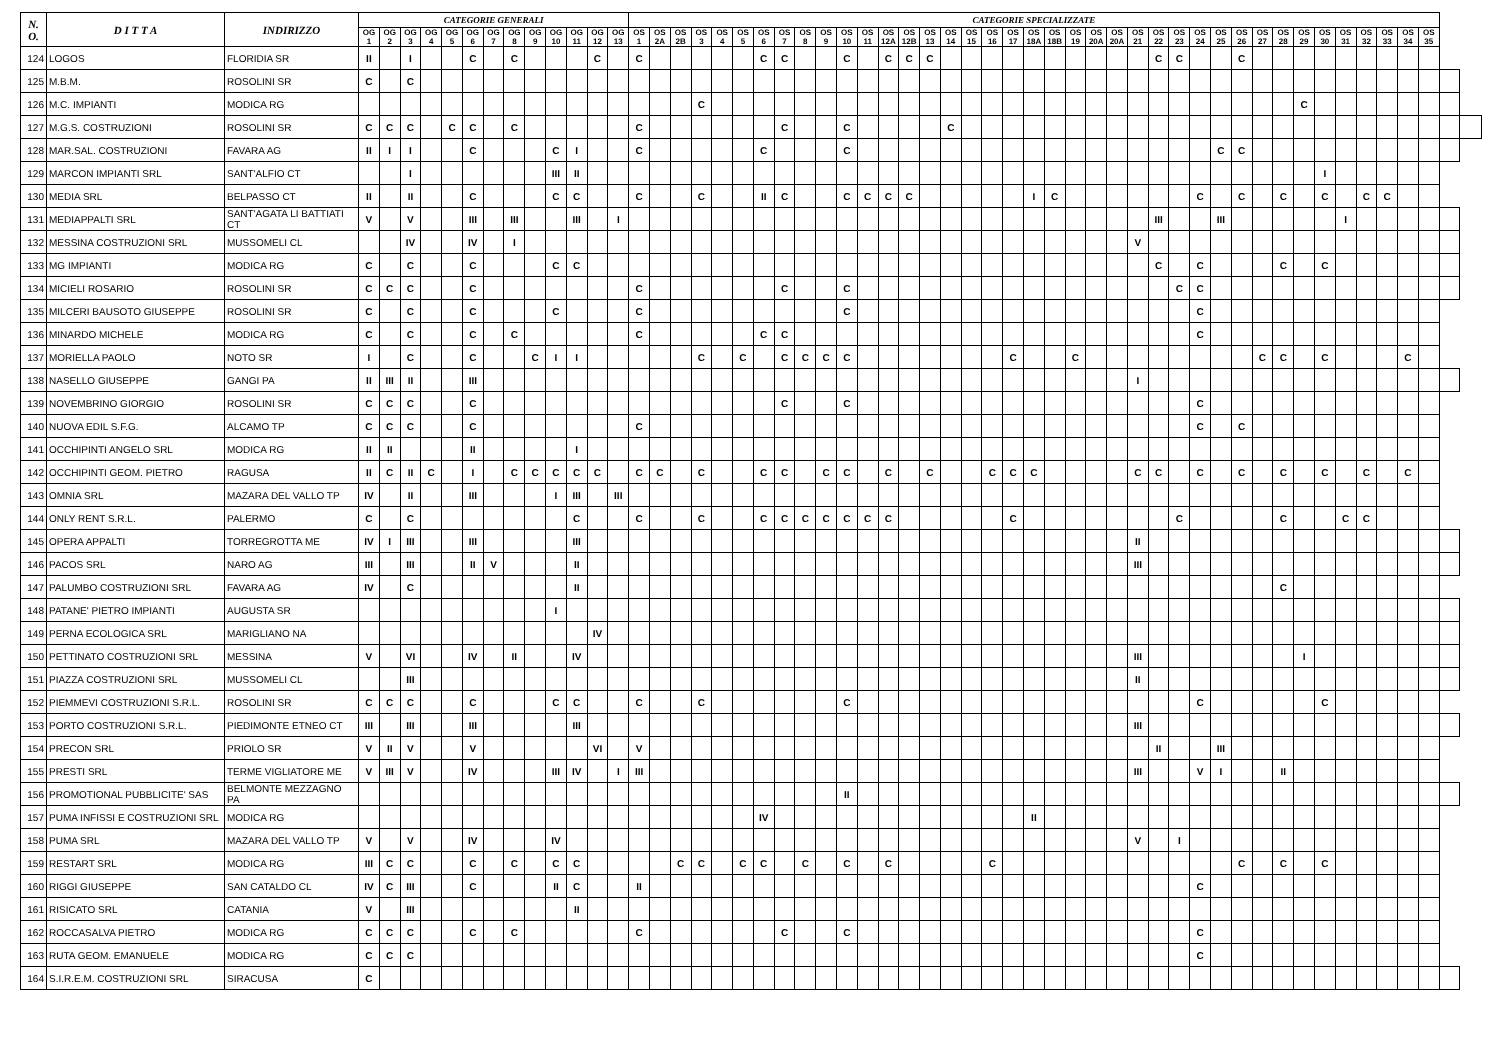| N. O. | D I T T A | INDIRIZZO | CATEGORIE GENERALI | | | | | | | | | | | | | CATEGORIE SPECIALIZZATE | | | | | | | | | | | | | | | | | | | | | | | | | | | | | | | | | | | | | | | | |
| --- | --- | --- | --- | --- | --- | --- | --- | --- | --- | --- | --- | --- | --- | --- | --- | --- | --- | --- | --- | --- | --- | --- | --- | --- | --- | --- | --- | --- | --- | --- | --- | --- | --- | --- | --- | --- | --- | --- | --- | --- | --- | --- | --- | --- | --- | --- | --- | --- | --- | --- | --- | --- | --- | --- | --- | --- |
| | | | OG 1 | OG 2 | OG 3 | OG 4 | OG 5 | OG 6 | OG 7 | OG 8 | OG 9 | OG 10 | OG 11 | OG 12 | OG 13 | OS 1 | OS 2A | OS 2B | OS 3 | OS 4 | OS 5 | OS 6 | OS 7 | OS 8 | OS 9 | OS 10 | OS 11 | OS 12A | OS 12B | OS 13 | OS 14 | OS 15 | OS 16 | OS 17 | OS 18A | OS 18B | OS 19 | OS 20A | OS 20A | OS 21 | OS 22 | OS 23 | OS 24 | OS 25 | OS 26 | OS 27 | OS 28 | OS 29 | OS 30 | OS 31 | OS 32 | OS 33 | OS 34 | OS 35 | | |
| 124 | LOGOS | FLORIDIA SR | II | | I | | | C | | C | | | | C | | C | | | | | | C | C | | | C | | C | C | C | | | | | | | | | | | C | C | | | C | | | | | | | | | | | |
| 125 | M.B.M. | ROSOLINI SR | C | | C | | | | | | | | | | | | | | | | | | | | | | | | | | | | | | | | | | | | | | | | | | | | | | | | | | | |
| 126 | M.C. IMPIANTI | MODICA RG | | | | | | | | | | | | | | | | | C | | | | | | | | | | | | | | | | | | | | | | | | | | | | | C | | | | | | | | |
| 127 | M.G.S. COSTRUZIONI | ROSOLINI SR | C | C | C | | C | C | | C | | | | | | C | | | | | | | C | | | C | | | | | C | | | | | | | | | | | | | | | | | | | | | | | | | |
| 128 | MAR.SAL. COSTRUZIONI | FAVARA AG | II | I | I | | | C | | | | C | I | | | C | | | | | | C | | | | C | | | | | | | | | | | | | | | | | | C | C | | | | | | | | | | | |
| 129 | MARCON IMPIANTI SRL | SANT'ALFIO CT | | | I | | | | | | | III | II | | | | | | | | | | | | | | | | | | | | | | | | | | | | | | | | | | | | I | | | | | | | |
| 130 | MEDIA SRL | BELPASSO CT | II | | II | | | C | | | | C | C | | | C | | | C | | | II | C | | | C | C | C | C | | | | | | I | C | | | | | | | C | | C | | C | | C | | C | C | | | | |
| 131 | MEDIAPPALTI SRL | SANT'AGATA LI BATTIATI CT | V | | V | | | III | | III | | | III | | I | | | | | | | | | | | | | | | | | | | | | | | | | | III | | | III | | | | | | I | | | | | | |
| 132 | MESSINA COSTRUZIONI SRL | MUSSOMELI CL | | | IV | | | IV | | I | | | | | | | | | | | | | | | | | | | | | | | | | | | | | | V | | | | | | | | | | | | | | | | |
| 133 | MG IMPIANTI | MODICA RG | C | | C | | | C | | | | C | C | | | | | | | | | | | | | | | | | | | | | | | | | | | | C | | C | | | | C | | C | | | | | | | |
| 134 | MICIELI ROSARIO | ROSOLINI SR | C | C | C | | | C | | | | | | | | C | | | | | | | C | | | C | | | | | | | | | | | | | | | | C | C | | | | | | | | | | | | | |
| 135 | MILCERI BAUSOTO GIUSEPPE | ROSOLINI SR | C | | C | | | C | | | | C | | | | C | | | | | | | | | | C | | | | | | | | | | | | | | | | | C | | | | | | | | | | | | | |
| 136 | MINARDO MICHELE | MODICA RG | C | | C | | | C | | C | | | | | | C | | | | | | C | C | | | | | | | | | | | | | | | | | | | | C | | | | | | | | | | | | | |
| 137 | MORIELLA PAOLO | NOTO SR | I | | C | | | C | | | C | I | I | | | | | | C | | C | | C | C | C | C | | | | | | | | C | | | C | | | | | | | | | C | C | | C | | | | C | | | |
| 138 | NASELLO GIUSEPPE | GANGI PA | II | III | II | | | III | | | | | | | | | | | | | | | | | | | | | | | | | | | | | | | | I | | | | | | | | | | | | | | | | |
| 139 | NOVEMBRINO GIORGIO | ROSOLINI SR | C | C | C | | | C | | | | | | | | | | | | | | | C | | | C | | | | | | | | | | | | | | | | | C | | | | | | | | | | | | | |
| 140 | NUOVA EDIL S.F.G. | ALCAMO TP | C | C | C | | | C | | | | | | | | C | | | | | | | | | | | | | | | | | | | | | | | | | | | C | | C | | | | | | | | | | | |
| 141 | OCCHIPINTI ANGELO SRL | MODICA RG | II | II | | | | II | | | | | I | | | | | | | | | | | | | | | | | | | | | | | | | | | | | | | | | | | | | | | | | | | |
| 142 | OCCHIPINTI GEOM. PIETRO | RAGUSA | II | C | II | C | | I | | C | C | C | C | C | | C | C | | C | | | C | C | | C | C | | C | | C | | | C | C | C | | | | | C | C | | C | | C | | C | | C | | C | | C | | | |
| 143 | OMNIA SRL | MAZARA DEL VALLO TP | IV | | II | | | III | | | | I | III | | III | | | | | | | | | | | | | | | | | | | | | | | | | | | | | | | | | | | | | | | | | |
| 144 | ONLY RENT S.R.L. | PALERMO | C | | C | | | | | | | | C | | | C | | | C | | | C | C | C | C | C | C | C | | | | | | C | | | | | | | | C | | | | | C | | | C | C | | | | | |
| 145 | OPERA APPALTI | TORREGROTTA ME | IV | I | III | | | III | | | | | III | | | | | | | | | | | | | | | | | | | | | | | | | | | II | | | | | | | | | | | | | | | | |
| 146 | PACOS SRL | NARO AG | III | | III | | | II | V | | | | II | | | | | | | | | | | | | | | | | | | | | | | | | | | III | | | | | | | | | | | | | | | | |
| 147 | PALUMBO COSTRUZIONI SRL | FAVARA AG | IV | | C | | | | | | | | II | | | | | | | | | | | | | | | | | | | | | | | | | | | | | | | | | | C | | | | | | | | | |
| 148 | PATANE' PIETRO IMPIANTI | AUGUSTA SR | | | | | | | | | | I | | | | | | | | | | | | | | | | | | | | | | | | | | | | | | | | | | | | | | | | | | | | |
| 149 | PERNA ECOLOGICA SRL | MARIGLIANO NA | | | | | | | | | | | | IV | | | | | | | | | | | | | | | | | | | | | | | | | | | | | | | | | | | | | | | | | | |
| 150 | PETTINATO COSTRUZIONI SRL | MESSINA | V | | VI | | | IV | | II | | | IV | | | | | | | | | | | | | | | | | | | | | | | | | | | III | | | | | | | | I | | | | | | | | |
| 151 | PIAZZA COSTRUZIONI SRL | MUSSOMELI CL | | | III | | | | | | | | | | | | | | | | | | | | | | | | | | | | | | | | | | | II | | | | | | | | | | | | | | | | |
| 152 | PIEMMEVI COSTRUZIONI S.R.L. | ROSOLINI SR | C | C | C | | | C | | | | C | C | | | C | | | C | | | | | | | C | | | | | | | | | | | | | | | | | C | | | | | | C | | | | | | | |
| 153 | PORTO COSTRUZIONI S.R.L. | PIEDIMONTE ETNEO CT | III | | III | | | III | | | | | III | | | | | | | | | | | | | | | | | | | | | | | | | | | III | | | | | | | | | | | | | | | | |
| 154 | PRECON SRL | PRIOLO SR | V | II | V | | | V | | | | | | VI | | V | | | | | | | | | | | | | | | | | | | | | | | | | II | | | III | | | | | | | | | | | | |
| 155 | PRESTI SRL | TERME VIGLIATORE ME | V | III | V | | | IV | | | | III | IV | | I | III | | | | | | | | | | | | | | | | | | | | | | | | III | | | V | I | | | II | | | | | | | | | |
| 156 | PROMOTIONAL PUBBLICITE' SAS | BELMONTE MEZZAGNO PA | | | | | | | | | | | | | | | | | | | | | | | | II | | | | | | | | | | | | | | | | | | | | | | | | | | | | | | |
| 157 | PUMA INFISSI E COSTRUZIONI SRL | MODICA RG | | | | | | | | | | | | | | | | | | | | IV | | | | | | | | | | | | | II | | | | | | | | | | | | | | | | | | | | | |
| 158 | PUMA SRL | MAZARA DEL VALLO TP | V | | V | | | IV | | | | IV | | | | | | | | | | | | | | | | | | | | | | | | | | | | V | | I | | | | | | | | | | | | | | |
| 159 | RESTART SRL | MODICA RG | III | C | C | | | C | | C | | C | C | | | | | C | C | | C | C | | C | | C | | C | | | | | C | | | | | | | | | | | | C | | C | | C | | | | | | | |
| 160 | RIGGI GIUSEPPE | SAN CATALDO CL | IV | C | III | | | C | | | | II | C | | | II | | | | | | | | | | | | | | | | | | | | | | | | | | | C | | | | | | | | | | | | | |
| 161 | RISICATO SRL | CATANIA | V | | III | | | | | | | | II | | | | | | | | | | | | | | | | | | | | | | | | | | | | | | | | | | | | | | | | | | | |
| 162 | ROCCASALVA PIETRO | MODICA RG | C | C | C | | | C | | C | | | | | | C | | | | | | | C | | | C | | | | | | | | | | | | | | | | | C | | | | | | | | | | | | | |
| 163 | RUTA GEOM. EMANUELE | MODICA RG | C | C | C | | | | | | | | | | | | | | | | | | | | | | | | | | | | | | | | | | | | | | C | | | | | | | | | | | | | |
| 164 | S.I.R.E.M. COSTRUZIONI SRL | SIRACUSA | C | | | | | | | | | | | | | | | | | | | | | | | | | | | | | | | | | | | | | | | | | | | | | | | | | | | | | |